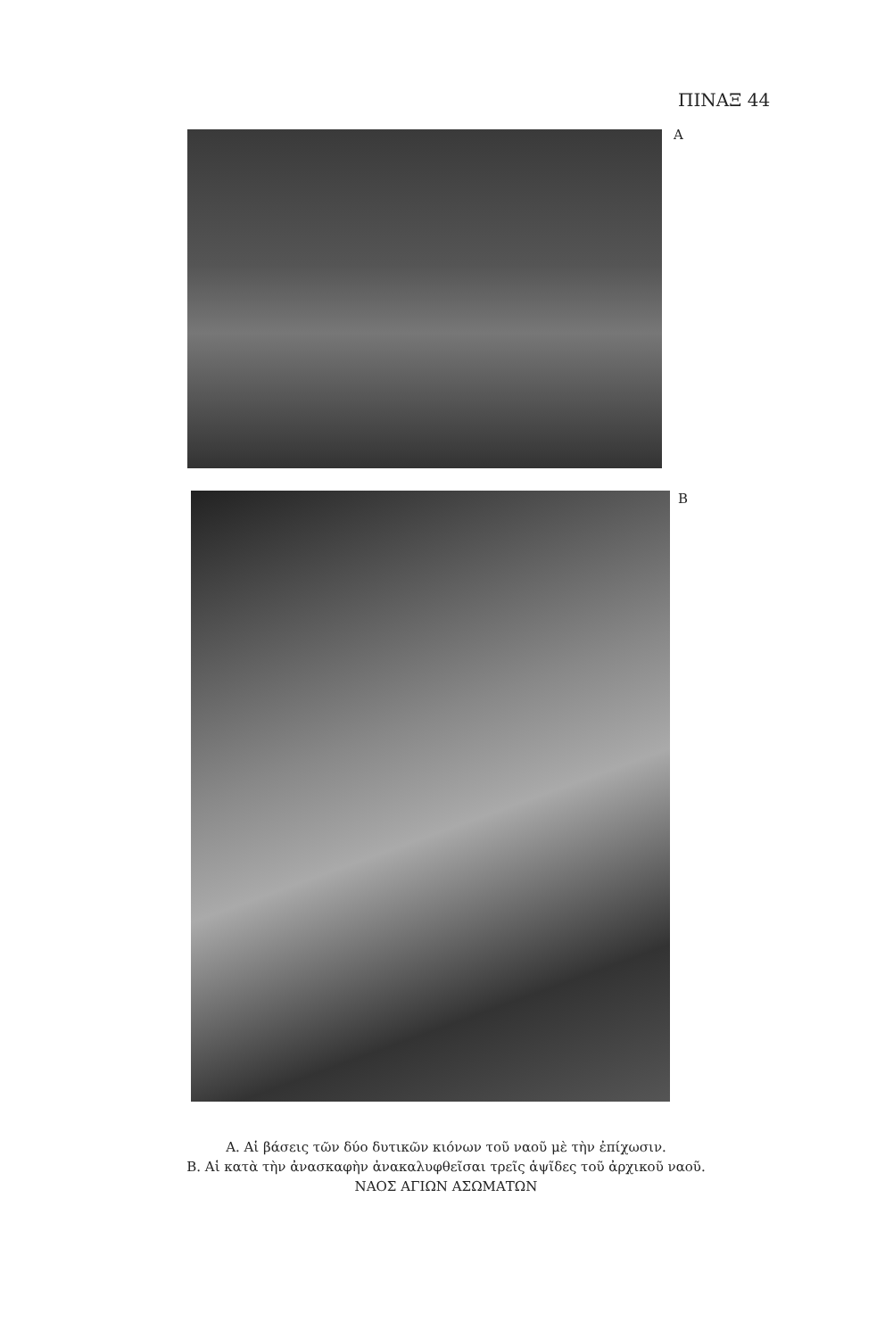ΠΙΝΑΞ 44
Α
Β
Α. Αἱ βάσεις τῶν δύο δυτικῶν κιόνων τοῦ ναοῦ μὲ τὴν ἐπίχωσιν.
Β. Αἱ κατὰ τὴν ἀνασκαφὴν ἀνακαλυφθεῖσαι τρεῖς ἁψῖδες τοῦ ἀρχικοῦ ναοῦ.
ΝΑΟΣ ΑΓΙΩΝ ΑΣΩΜΑΤΩΝ